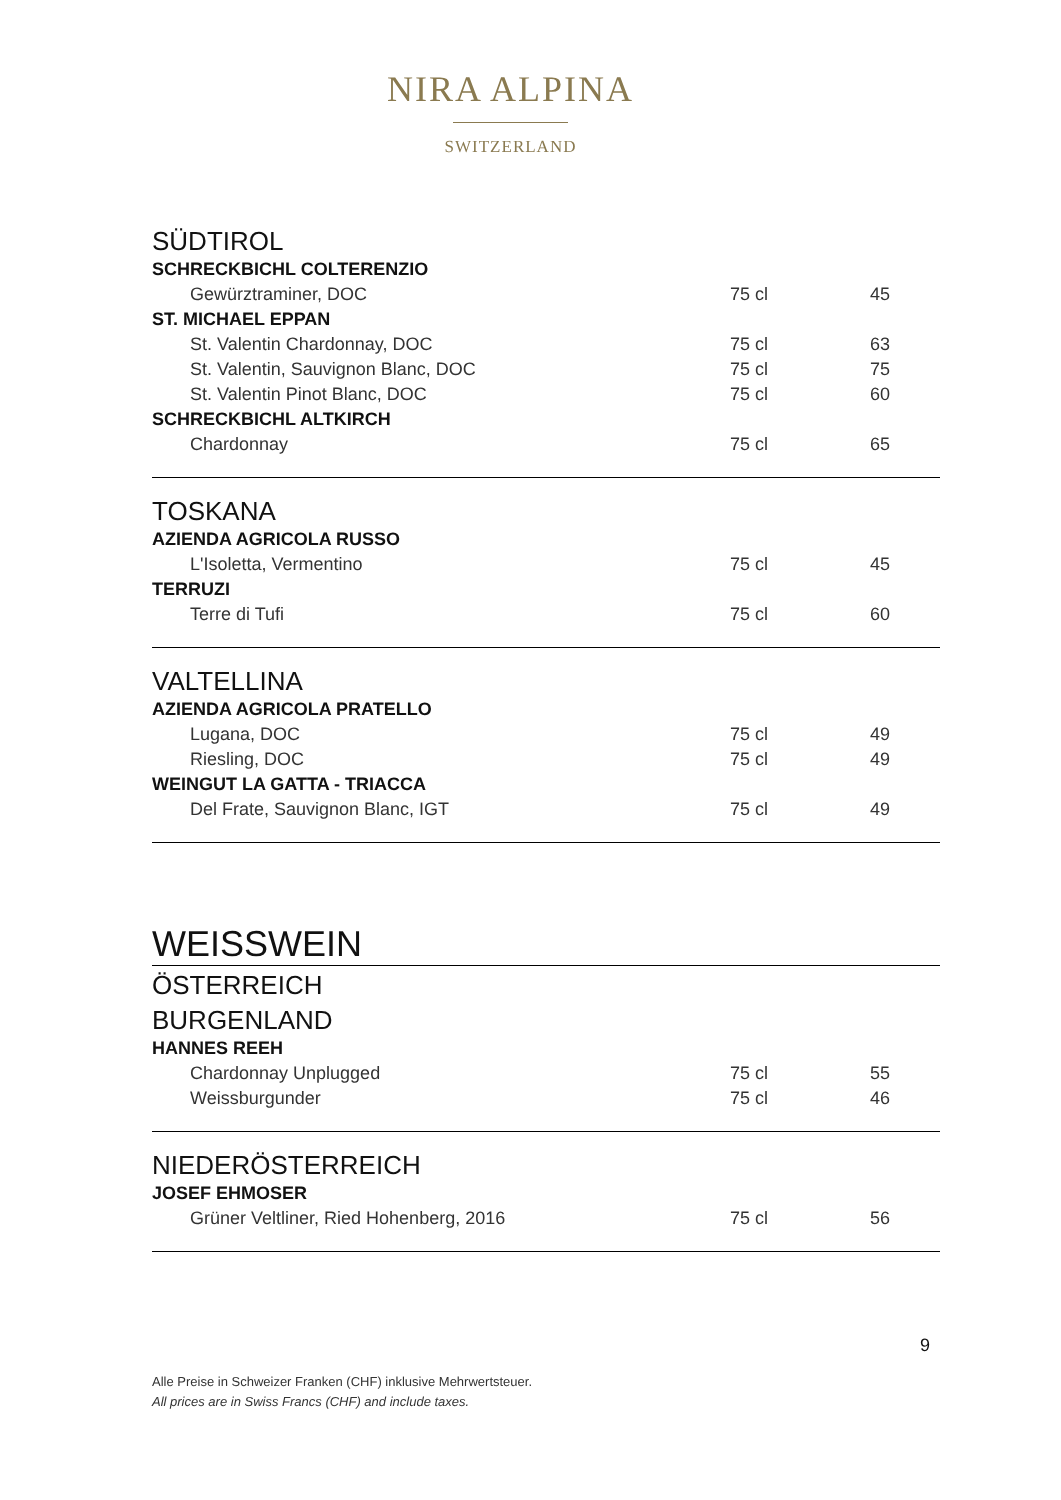NIRA ALPINA
SWITZERLAND
| SÜDTIROL | | |
| SCHRECKBICHL COLTERENZIO | | |
| Gewürztraminer, DOC | 75 cl | 45 |
| ST. MICHAEL EPPAN | | |
| St. Valentin Chardonnay, DOC | 75 cl | 63 |
| St. Valentin, Sauvignon Blanc, DOC | 75 cl | 75 |
| St. Valentin Pinot Blanc, DOC | 75 cl | 60 |
| SCHRECKBICHL ALTKIRCH | | |
| Chardonnay | 75 cl | 65 |
| TOSKANA | | |
| AZIENDA AGRICOLA RUSSO | | |
| L'Isoletta, Vermentino | 75 cl | 45 |
| TERRUZI | | |
| Terre di Tufi | 75 cl | 60 |
| VALTELLINA | | |
| AZIENDA AGRICOLA PRATELLO | | |
| Lugana, DOC | 75 cl | 49 |
| Riesling, DOC | 75 cl | 49 |
| WEINGUT LA GATTA - TRIACCA | | |
| Del Frate, Sauvignon Blanc, IGT | 75 cl | 49 |
| WEISSWEIN | | |
| ÖSTERREICH | | |
| BURGENLAND | | |
| HANNES REEH | | |
| Chardonnay Unplugged | 75 cl | 55 |
| Weissburgunder | 75 cl | 46 |
| NIEDERÖSTERREICH | | |
| JOSEF EHMOSER | | |
| Grüner Veltliner, Ried Hohenberg, 2016 | 75 cl | 56 |
9
Alle Preise in Schweizer Franken (CHF) inklusive Mehrwertsteuer.
All prices are in Swiss Francs (CHF) and include taxes.